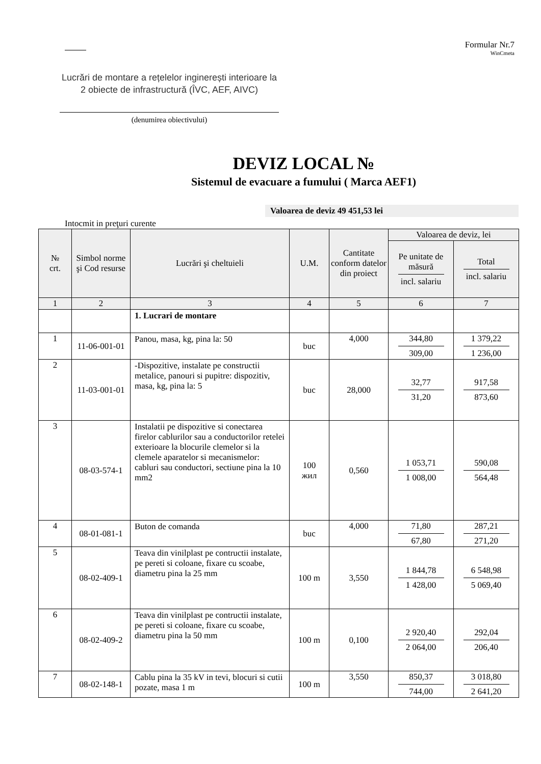Formular Nr.7
WinCmeta
Lucrări de montare a rețelelor inginerești interioare la 2 obiecte de infrastructură (ÎVC, AEF, AIVC)
(denumirea obiectivului)
DEVIZ LOCAL №
Sistemul de evacuare a fumului ( Marca AEF1)
Valoarea de deviz 49 451,53 lei
Intocmit in preţuri curente
| № crt. | Simbol norme şi Cod resurse | Lucrări şi cheltuieli | U.M. | Cantitate conform datelor din proiect | Valoarea de deviz, lei | |
| --- | --- | --- | --- | --- | --- | --- |
| | | | | | Pe unitate de măsură incl. salariu | Total incl. salariu |
| 1 | 2 | 3 | 4 | 5 | 6 | 7 |
| | | 1. Lucrari de montare | | | | |
| 1 | 11-06-001-01 | Panou, masa, kg, pina la: 50 | buc | 4,000 | 344,80 309,00 | 1 379,22 1 236,00 |
| 2 | 11-03-001-01 | -Dispozitive, instalate pe constructii metalice, panouri si pupitre: dispozitiv, masa, kg, pina la: 5 | buc | 28,000 | 32,77 31,20 | 917,58 873,60 |
| 3 | 08-03-574-1 | Instalatii pe dispozitive si conectarea firelor cablurilor sau a conductorilor retelei exterioare la blocurile clemelor si la clemele aparatelor si mecanismelor: cabluri sau conductori, sectiune pina la 10 mm2 | 100 жил | 0,560 | 1 053,71 1 008,00 | 590,08 564,48 |
| 4 | 08-01-081-1 | Buton de comanda | buc | 4,000 | 71,80 67,80 | 287,21 271,20 |
| 5 | 08-02-409-1 | Teava din vinilplast pe contructii instalate, pe pereti si coloane, fixare cu scoabe, diametru pina la 25 mm | 100 m | 3,550 | 1 844,78 1 428,00 | 6 548,98 5 069,40 |
| 6 | 08-02-409-2 | Teava din vinilplast pe contructii instalate, pe pereti si coloane, fixare cu scoabe, diametru pina la 50 mm | 100 m | 0,100 | 2 920,40 2 064,00 | 292,04 206,40 |
| 7 | 08-02-148-1 | Cablu pina la 35 kV in tevi, blocuri si cutii pozate, masa 1 m | 100 m | 3,550 | 850,37 744,00 | 3 018,80 2 641,20 |